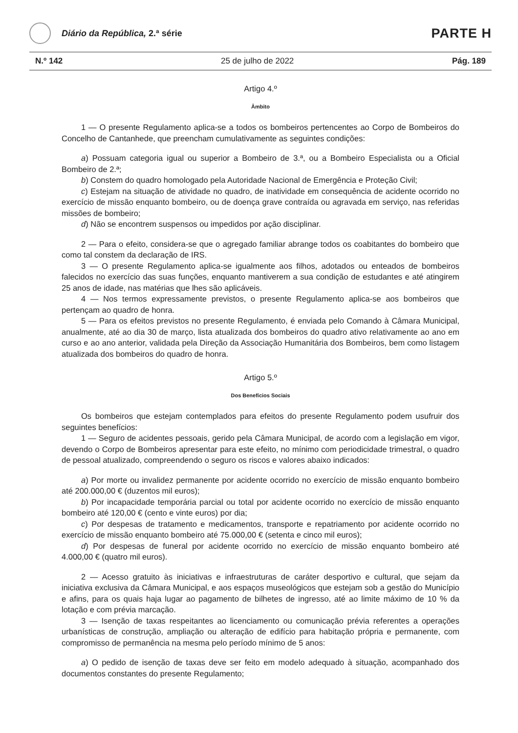Diário da República, 2.ª série
PARTE H
N.º 142 25 de julho de 2022 Pág. 189
Artigo 4.º
Âmbito
1 — O presente Regulamento aplica-se a todos os bombeiros pertencentes ao Corpo de Bombeiros do Concelho de Cantanhede, que preencham cumulativamente as seguintes condições:
a) Possuam categoria igual ou superior a Bombeiro de 3.ª, ou a Bombeiro Especialista ou a Oficial Bombeiro de 2.ª;
b) Constem do quadro homologado pela Autoridade Nacional de Emergência e Proteção Civil;
c) Estejam na situação de atividade no quadro, de inatividade em consequência de acidente ocorrido no exercício de missão enquanto bombeiro, ou de doença grave contraída ou agravada em serviço, nas referidas missões de bombeiro;
d) Não se encontrem suspensos ou impedidos por ação disciplinar.
2 — Para o efeito, considera-se que o agregado familiar abrange todos os coabitantes do bombeiro que como tal constem da declaração de IRS.
3 — O presente Regulamento aplica-se igualmente aos filhos, adotados ou enteados de bombeiros falecidos no exercício das suas funções, enquanto mantiverem a sua condição de estudantes e até atingirem 25 anos de idade, nas matérias que lhes são aplicáveis.
4 — Nos termos expressamente previstos, o presente Regulamento aplica-se aos bombeiros que pertençam ao quadro de honra.
5 — Para os efeitos previstos no presente Regulamento, é enviada pelo Comando à Câmara Municipal, anualmente, até ao dia 30 de março, lista atualizada dos bombeiros do quadro ativo relativamente ao ano em curso e ao ano anterior, validada pela Direção da Associação Humanitária dos Bombeiros, bem como listagem atualizada dos bombeiros do quadro de honra.
Artigo 5.º
Dos Benefícios Sociais
Os bombeiros que estejam contemplados para efeitos do presente Regulamento podem usufruir dos seguintes benefícios:
1 — Seguro de acidentes pessoais, gerido pela Câmara Municipal, de acordo com a legislação em vigor, devendo o Corpo de Bombeiros apresentar para este efeito, no mínimo com periodicidade trimestral, o quadro de pessoal atualizado, compreendendo o seguro os riscos e valores abaixo indicados:
a) Por morte ou invalidez permanente por acidente ocorrido no exercício de missão enquanto bombeiro até 200.000,00 € (duzentos mil euros);
b) Por incapacidade temporária parcial ou total por acidente ocorrido no exercício de missão enquanto bombeiro até 120,00 € (cento e vinte euros) por dia;
c) Por despesas de tratamento e medicamentos, transporte e repatriamento por acidente ocorrido no exercício de missão enquanto bombeiro até 75.000,00 € (setenta e cinco mil euros);
d) Por despesas de funeral por acidente ocorrido no exercício de missão enquanto bombeiro até 4.000,00 € (quatro mil euros).
2 — Acesso gratuito às iniciativas e infraestruturas de caráter desportivo e cultural, que sejam da iniciativa exclusiva da Câmara Municipal, e aos espaços museológicos que estejam sob a gestão do Município e afins, para os quais haja lugar ao pagamento de bilhetes de ingresso, até ao limite máximo de 10 % da lotação e com prévia marcação.
3 — Isenção de taxas respeitantes ao licenciamento ou comunicação prévia referentes a operações urbanísticas de construção, ampliação ou alteração de edifício para habitação própria e permanente, com compromisso de permanência na mesma pelo período mínimo de 5 anos:
a) O pedido de isenção de taxas deve ser feito em modelo adequado à situação, acompanhado dos documentos constantes do presente Regulamento;